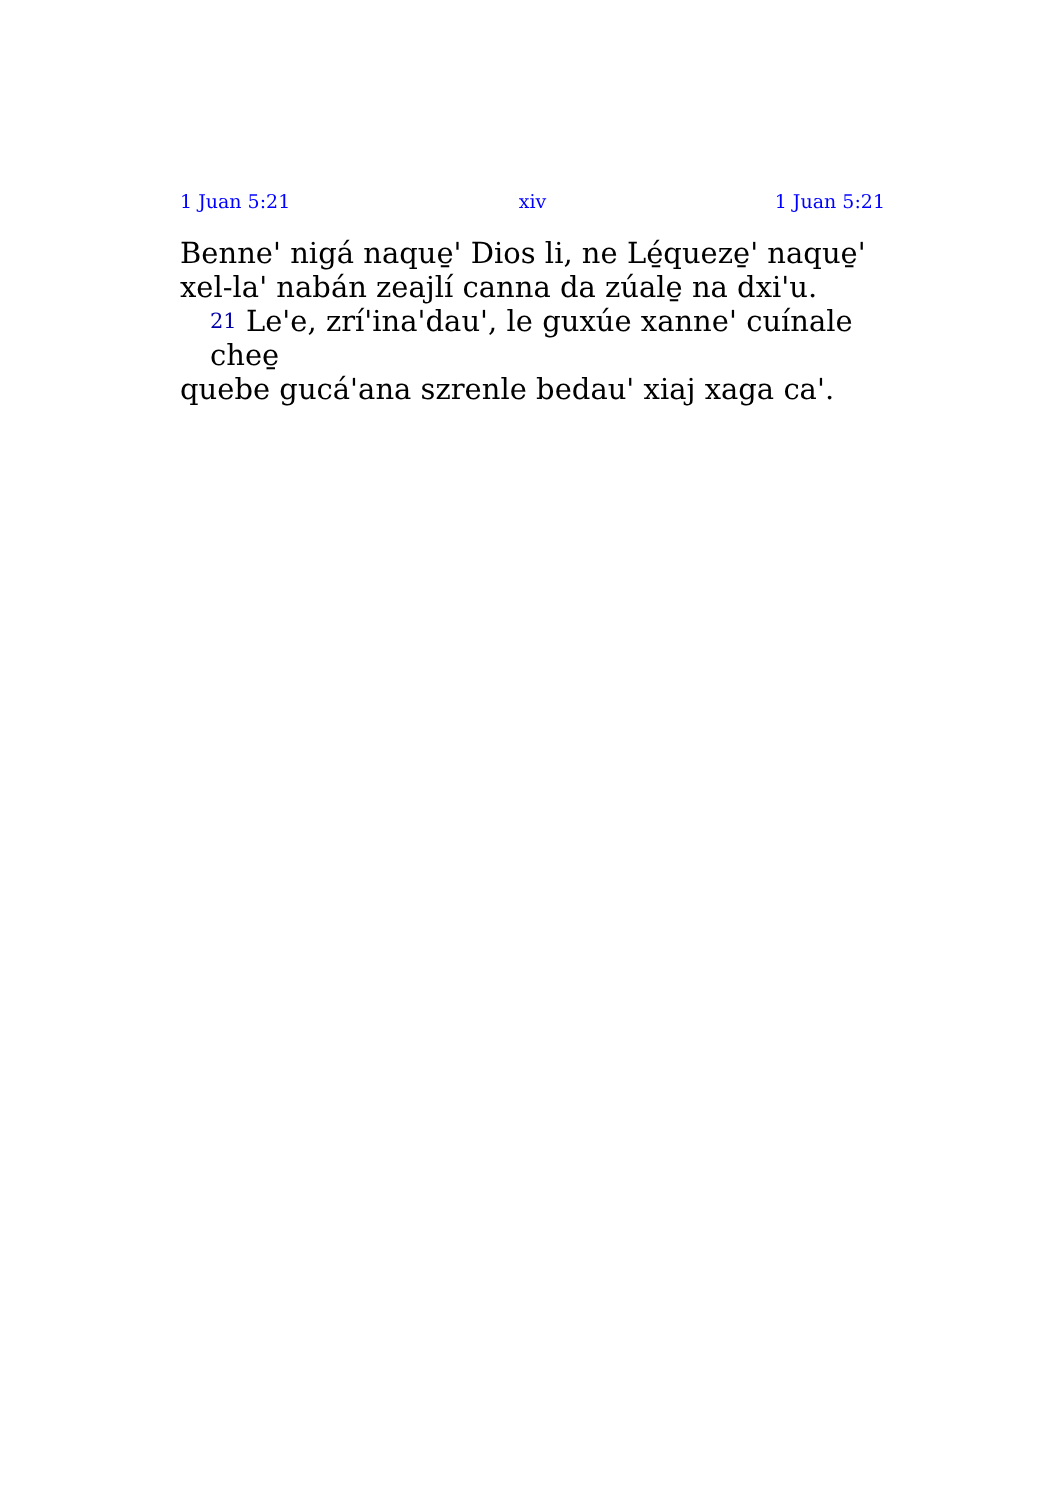1 Juan 5:21 xiv 1 Juan 5:21
Benne' nigá naque̱' Dios li, ne Lé̱queze̱' naque̱' xel-la' nabán zeajlí canna da zúale̱ na dxi'u.
21 Le'e, zrí'ina'dau', le guxúe xanne' cuínale chee̱
quebe gucá'ana szrenle bedau' xiaj xaga ca'.